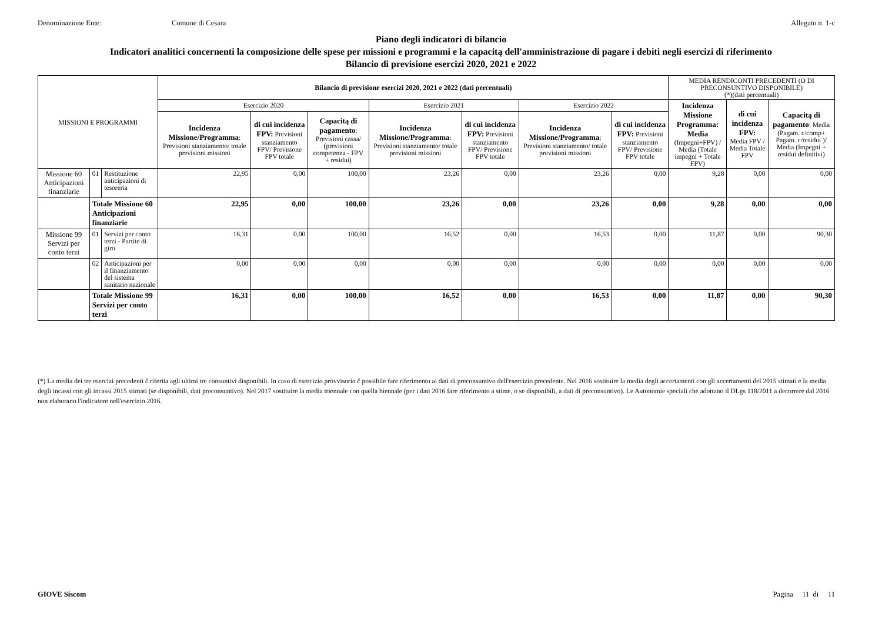Denominazione Ente: Comune di Cesara Allegato n. 1-c
Piano degli indicatori di bilancio
Indicatori analitici concernenti la composizione delle spese per missioni e programmi e la capacitą dell'amministrazione di pagare i debiti negli esercizi di riferimento
Bilancio di previsione esercizi 2020, 2021 e 2022
| MISSIONI E PROGRAMMI | | | Bilancio di previsione esercizi 2020, 2021 e 2022 (dati percentuali) | | | | | | | MEDIA RENDICONTI PRECEDENTI (O DI PRECONSUNTIVO DISPONIBILE) (*)(dati percentuali) | | |
| --- | --- | --- | --- | --- | --- | --- | --- | --- | --- | --- | --- | --- |
| | | | Esercizio 2020 | | | Esercizio 2021 | | Esercizio 2022 | | Incidenza Missione Programma: Media (Impegni+FPV) / Media (Totale impegni + Totale FPV) | di cui incidenza FPV: Media FPV / Media Totale FPV | Capacitą di pagamento : Media (Pagam. c/comp+ Pagam. c/residui )/ Media (Impegni + residui definitivi) |
| | | | Incidenza Missione/Programma : Previsioni stanziamento/ totale previsioni missioni | di cui incidenza FPV: Previsioni stanziamento FPV/ Previsione FPV totale | Capacitą di pagamento : Previsioni cassa/ (previsioni competenza - FPV + residui) | Incidenza Missione/Programma : Previsioni stanziamento/ totale previsioni missioni | di cui incidenza FPV: Previsioni stanziamento FPV/ Previsione FPV totale | Incidenza Missione/Programma : Previsioni stanziamento/ totale previsioni missioni | di cui incidenza FPV: Previsioni stanziamento FPV/ Previsione FPV totale | | | |
| Missione 60 Anticipazioni finanziarie | 01 | Restituzione anticipazioni di tesoreria | 22,95 | 0,00 | 100,00 | 23,26 | 0,00 | 23,26 | 0,00 | 9,28 | 0,00 | 0,00 |
| | Totale Missione 60 Anticipazioni finanziarie | | 22,95 | 0,00 | 100,00 | 23,26 | 0,00 | 23,26 | 0,00 | 9,28 | 0,00 | 0,00 |
| Missione 99 Servizi per conto terzi | 01 | Servizi per conto terzi - Partite di giro | 16,31 | 0,00 | 100,00 | 16,52 | 0,00 | 16,53 | 0,00 | 11,87 | 0,00 | 90,30 |
| | 02 | Anticipazioni per il finanziamento del sistema sanitario nazionale | 0,00 | 0,00 | 0,00 | 0,00 | 0,00 | 0,00 | 0,00 | 0,00 | 0,00 | 0,00 |
| | Totale Missione 99 Servizi per conto terzi | | 16,31 | 0,00 | 100,00 | 16,52 | 0,00 | 16,53 | 0,00 | 11,87 | 0,00 | 90,30 |
(*) La media dei tre esercizi precedenti č riferita agli ultimi tre consuntivi disponibili. In caso di esercizio provvisorio č possibile fare riferimento ai dati di preconsuntivo dell'esercizio precedente. Nel 2016 sostituire la media degli accertamenti con gli accertamenti del 2015 stimati e la media degli incassi con gli incassi 2015 stimati (se disponibili, dati preconsuntivo). Nel 2017 sostituire la media triennale con quella biennale (per i dati 2016 fare riferimento a stime, o se disponibili, a dati di preconsuntivo). Le Autonomie speciali che adottano il DLgs 118/2011 a decorrere dal 2016 non elaborano l'indicatore nell'esercizio 2016.
GIOVE Siscom Pagina 11 di 11